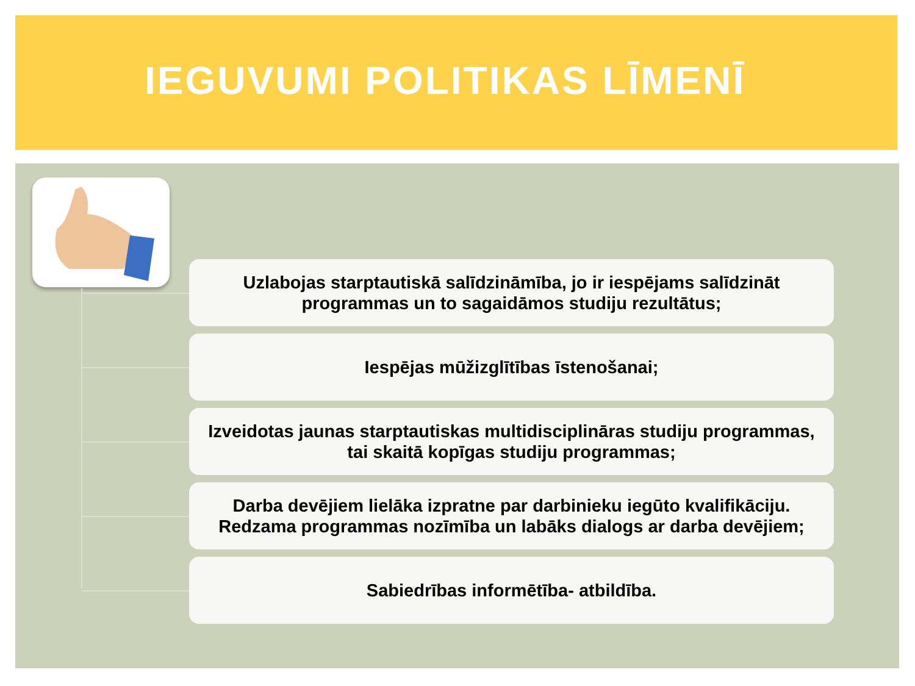IEGUVUMI POLITIKAS LĪMENĪ
Uzlabojas starptautiskā salīdzināmība, jo ir iespējams salīdzināt
programmas un to sagaidāmos studiju rezultātus;
Iespējas mūžizglītības īstenošanai;
Izveidotas jaunas starptautiskas multidisciplināras studiju programmas,
tai skaitā kopīgas studiju programmas;
Darba devējiem lielāka izpratne par darbinieku iegūto kvalifikāciju.
Redzama programmas nozīmība un labāks dialogs ar darba devējiem;
Sabiedrības informētība- atbildība.